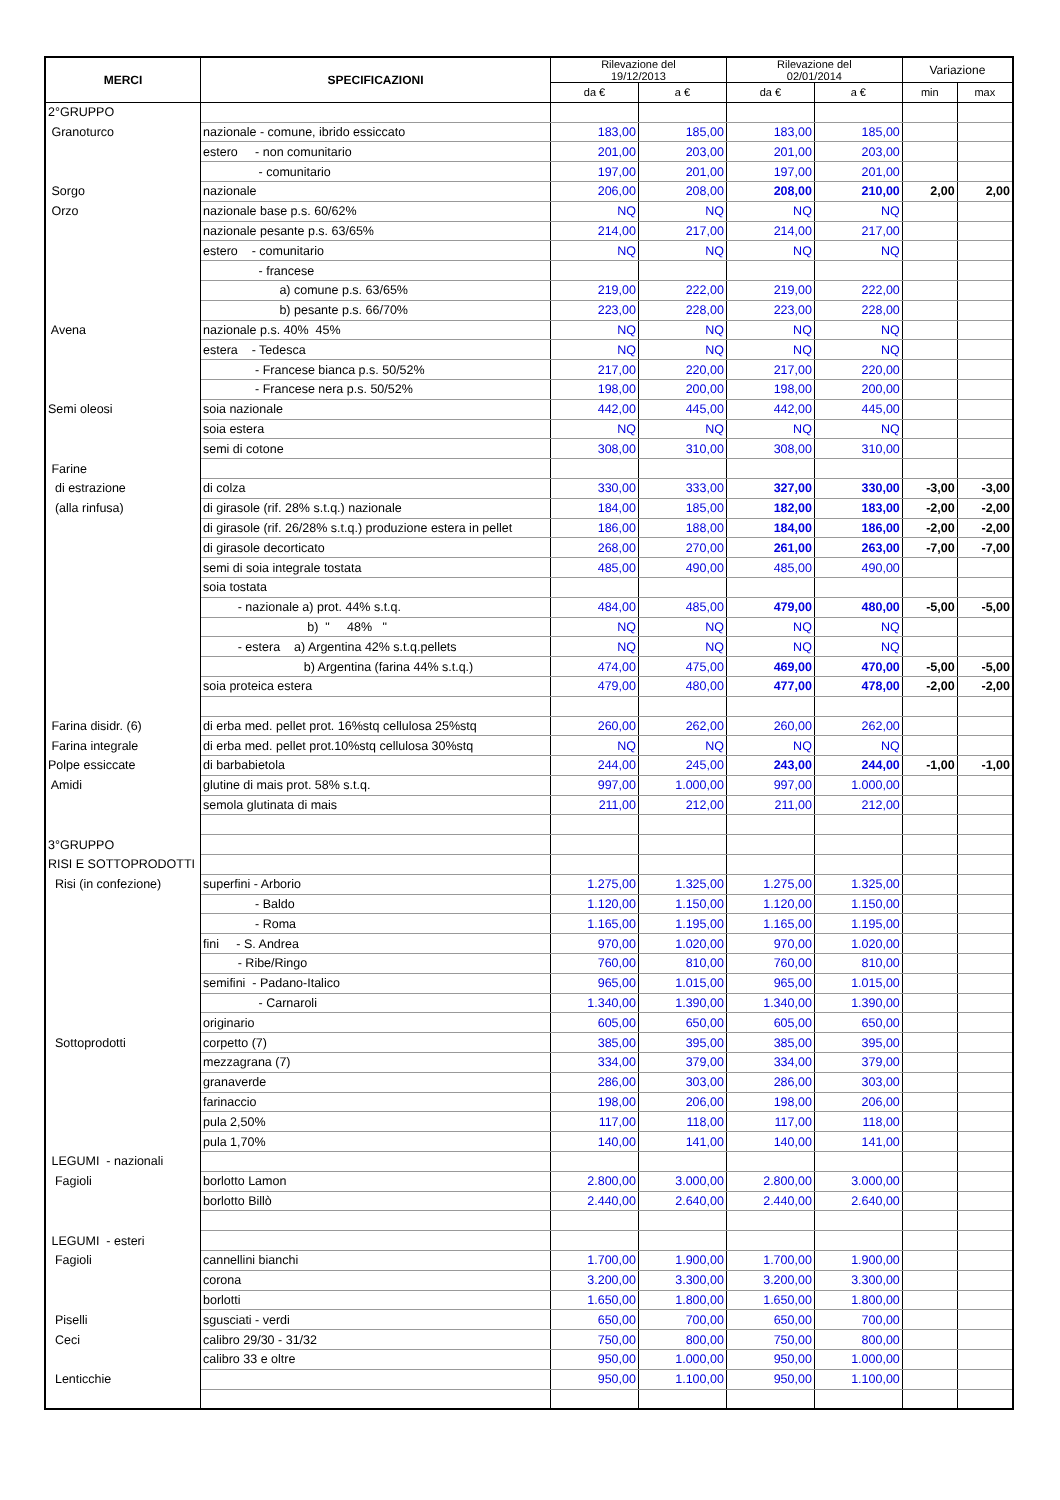| MERCI | SPECIFICAZIONI | Rilevazione del 19/12/2013 | | Rilevazione del 02/01/2014 | | Variazione | |
| --- | --- | --- | --- | --- | --- | --- | --- |
| | | da € | a € | da € | a € | min | max |
| 2°GRUPPO | | | | | | | |
| Granoturco | nazionale - comune, ibrido essiccato | 183,00 | 185,00 | 183,00 | 185,00 | | |
| | estero - non comunitario | 201,00 | 203,00 | 201,00 | 203,00 | | |
| | - comunitario | 197,00 | 201,00 | 197,00 | 201,00 | | |
| Sorgo | nazionale | 206,00 | 208,00 | 208,00 | 210,00 | 2,00 | 2,00 |
| Orzo | nazionale base p.s. 60/62% | NQ | NQ | NQ | NQ | | |
| | nazionale pesante p.s. 63/65% | 214,00 | 217,00 | 214,00 | 217,00 | | |
| | estero - comunitario | NQ | NQ | NQ | NQ | | |
| | - francese | | | | | | |
| | a) comune p.s. 63/65% | 219,00 | 222,00 | 219,00 | 222,00 | | |
| | b) pesante p.s. 66/70% | 223,00 | 228,00 | 223,00 | 228,00 | | |
| Avena | nazionale p.s. 40% 45% | NQ | NQ | NQ | NQ | | |
| | estera - Tedesca | NQ | NQ | NQ | NQ | | |
| | - Francese bianca p.s. 50/52% | 217,00 | 220,00 | 217,00 | 220,00 | | |
| | - Francese nera p.s. 50/52% | 198,00 | 200,00 | 198,00 | 200,00 | | |
| Semi oleosi | soia nazionale | 442,00 | 445,00 | 442,00 | 445,00 | | |
| | soia estera | NQ | NQ | NQ | NQ | | |
| | semi di cotone | 308,00 | 310,00 | 308,00 | 310,00 | | |
| Farine | | | | | | | |
| di estrazione | di colza | 330,00 | 333,00 | 327,00 | 330,00 | -3,00 | -3,00 |
| (alla rinfusa) | di girasole (rif. 28% s.t.q.) nazionale | 184,00 | 185,00 | 182,00 | 183,00 | -2,00 | -2,00 |
| | di girasole (rif. 26/28% s.t.q.) produzione estera in pellet | 186,00 | 188,00 | 184,00 | 186,00 | -2,00 | -2,00 |
| | di girasole decorticato | 268,00 | 270,00 | 261,00 | 263,00 | -7,00 | -7,00 |
| | semi di soia integrale tostata | 485,00 | 490,00 | 485,00 | 490,00 | | |
| | soia tostata | | | | | | |
| | - nazionale a) prot. 44% s.t.q. | 484,00 | 485,00 | 479,00 | 480,00 | -5,00 | -5,00 |
| | b) " 48% " | NQ | NQ | NQ | NQ | | |
| | - estera a) Argentina 42% s.t.q.pellets | NQ | NQ | NQ | NQ | | |
| | b) Argentina (farina 44% s.t.q.) | 474,00 | 475,00 | 469,00 | 470,00 | -5,00 | -5,00 |
| | soia proteica estera | 479,00 | 480,00 | 477,00 | 478,00 | -2,00 | -2,00 |
| Farina disidr. (6) | di erba med. pellet prot. 16%stq cellulosa 25%stq | 260,00 | 262,00 | 260,00 | 262,00 | | |
| Farina integrale | di erba med. pellet prot.10%stq cellulosa 30%stq | NQ | NQ | NQ | NQ | | |
| Polpe essiccate | di barbabietola | 244,00 | 245,00 | 243,00 | 244,00 | -1,00 | -1,00 |
| Amidi | glutine di mais prot. 58% s.t.q. | 997,00 | 1.000,00 | 997,00 | 1.000,00 | | |
| | semola glutinata di mais | 211,00 | 212,00 | 211,00 | 212,00 | | |
| 3°GRUPPO | | | | | | | |
| RISI E SOTTOPRODOTTI | | | | | | | |
| Risi (in confezione) | superfini - Arborio | 1.275,00 | 1.325,00 | 1.275,00 | 1.325,00 | | |
| | - Baldo | 1.120,00 | 1.150,00 | 1.120,00 | 1.150,00 | | |
| | - Roma | 1.165,00 | 1.195,00 | 1.165,00 | 1.195,00 | | |
| | fini - S. Andrea | 970,00 | 1.020,00 | 970,00 | 1.020,00 | | |
| | - Ribe/Ringo | 760,00 | 810,00 | 760,00 | 810,00 | | |
| | semifini - Padano-Italico | 965,00 | 1.015,00 | 965,00 | 1.015,00 | | |
| | - Carnaroli | 1.340,00 | 1.390,00 | 1.340,00 | 1.390,00 | | |
| | originario | 605,00 | 650,00 | 605,00 | 650,00 | | |
| Sottoprodotti | corpetto (7) | 385,00 | 395,00 | 385,00 | 395,00 | | |
| | mezzagrana (7) | 334,00 | 379,00 | 334,00 | 379,00 | | |
| | granaverde | 286,00 | 303,00 | 286,00 | 303,00 | | |
| | farinaccio | 198,00 | 206,00 | 198,00 | 206,00 | | |
| | pula 2,50% | 117,00 | 118,00 | 117,00 | 118,00 | | |
| | pula 1,70% | 140,00 | 141,00 | 140,00 | 141,00 | | |
| LEGUMI - nazionali | | | | | | | |
| Fagioli | borlotto Lamon | 2.800,00 | 3.000,00 | 2.800,00 | 3.000,00 | | |
| | borlotto Billò | 2.440,00 | 2.640,00 | 2.440,00 | 2.640,00 | | |
| LEGUMI - esteri | | | | | | | |
| Fagioli | cannellini bianchi | 1.700,00 | 1.900,00 | 1.700,00 | 1.900,00 | | |
| | corona | 3.200,00 | 3.300,00 | 3.200,00 | 3.300,00 | | |
| | borlotti | 1.650,00 | 1.800,00 | 1.650,00 | 1.800,00 | | |
| Piselli | sgusciati - verdi | 650,00 | 700,00 | 650,00 | 700,00 | | |
| Ceci | calibro 29/30 - 31/32 | 750,00 | 800,00 | 750,00 | 800,00 | | |
| | calibro 33 e oltre | 950,00 | 1.000,00 | 950,00 | 1.000,00 | | |
| Lenticchie | | 950,00 | 1.100,00 | 950,00 | 1.100,00 | | |